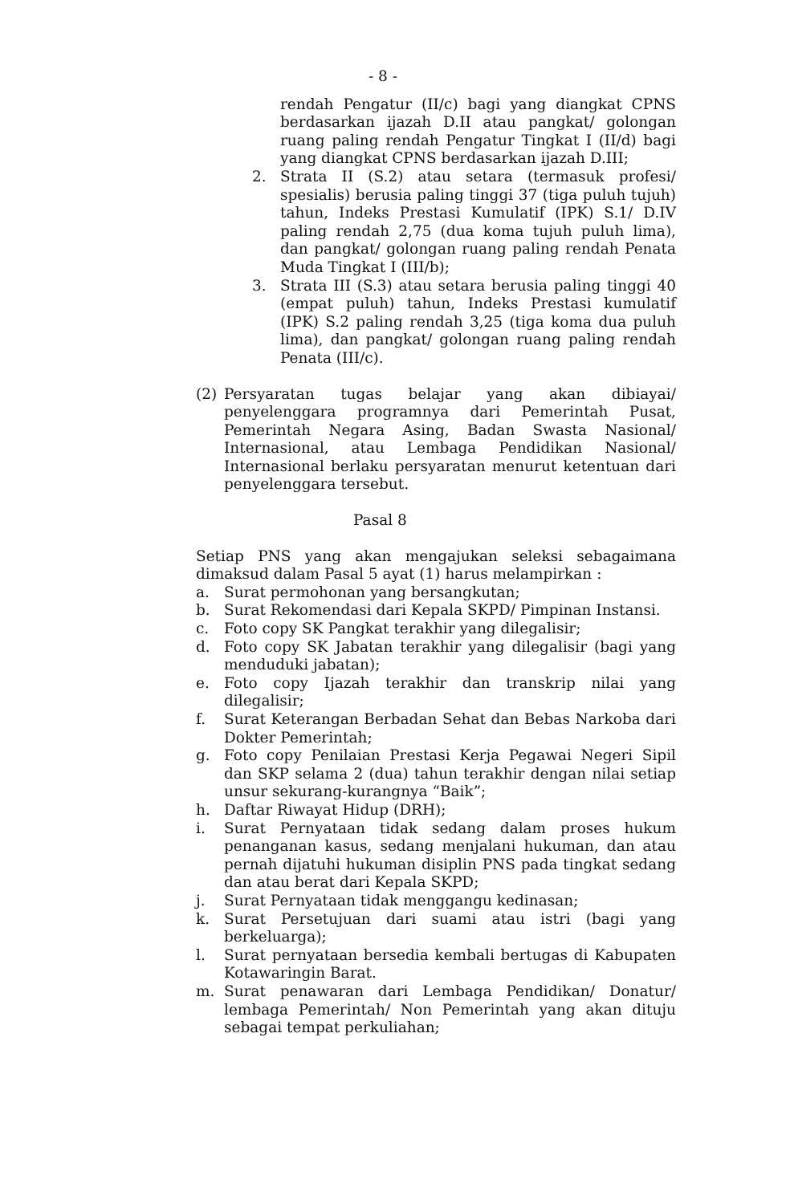- 8 -
rendah Pengatur (II/c) bagi yang diangkat CPNS berdasarkan ijazah D.II atau pangkat/ golongan ruang paling rendah Pengatur Tingkat I (II/d) bagi yang diangkat CPNS berdasarkan ijazah D.III;
2. Strata II (S.2) atau setara (termasuk profesi/ spesialis) berusia paling tinggi 37 (tiga puluh tujuh) tahun, Indeks Prestasi Kumulatif (IPK) S.1/ D.IV paling rendah 2,75 (dua koma tujuh puluh lima), dan pangkat/ golongan ruang paling rendah Penata Muda Tingkat I (III/b);
3. Strata III (S.3) atau setara berusia paling tinggi 40 (empat puluh) tahun, Indeks Prestasi kumulatif (IPK) S.2 paling rendah 3,25 (tiga koma dua puluh lima), dan pangkat/ golongan ruang paling rendah Penata (III/c).
(2) Persyaratan tugas belajar yang akan dibiayai/ penyelenggara programnya dari Pemerintah Pusat, Pemerintah Negara Asing, Badan Swasta Nasional/ Internasional, atau Lembaga Pendidikan Nasional/ Internasional berlaku persyaratan menurut ketentuan dari penyelenggara tersebut.
Pasal 8
Setiap PNS yang akan mengajukan seleksi sebagaimana dimaksud dalam Pasal 5 ayat (1) harus melampirkan :
a. Surat permohonan yang bersangkutan;
b. Surat Rekomendasi dari Kepala SKPD/ Pimpinan Instansi.
c. Foto copy SK Pangkat terakhir yang dilegalisir;
d. Foto copy SK Jabatan terakhir yang dilegalisir (bagi yang menduduki jabatan);
e. Foto copy Ijazah terakhir dan transkrip nilai yang dilegalisir;
f. Surat Keterangan Berbadan Sehat dan Bebas Narkoba dari Dokter Pemerintah;
g. Foto copy Penilaian Prestasi Kerja Pegawai Negeri Sipil dan SKP selama 2 (dua) tahun terakhir dengan nilai setiap unsur sekurang-kurangnya “Baik”;
h. Daftar Riwayat Hidup (DRH);
i. Surat Pernyataan tidak sedang dalam proses hukum penanganan kasus, sedang menjalani hukuman, dan atau pernah dijatuhi hukuman disiplin PNS pada tingkat sedang dan atau berat dari Kepala SKPD;
j. Surat Pernyataan tidak menggangu kedinasan;
k. Surat Persetujuan dari suami atau istri (bagi yang berkeluarga);
l. Surat pernyataan bersedia kembali bertugas di Kabupaten Kotawaringin Barat.
m. Surat penawaran dari Lembaga Pendidikan/ Donatur/ lembaga Pemerintah/ Non Pemerintah yang akan dituju sebagai tempat perkuliahan;